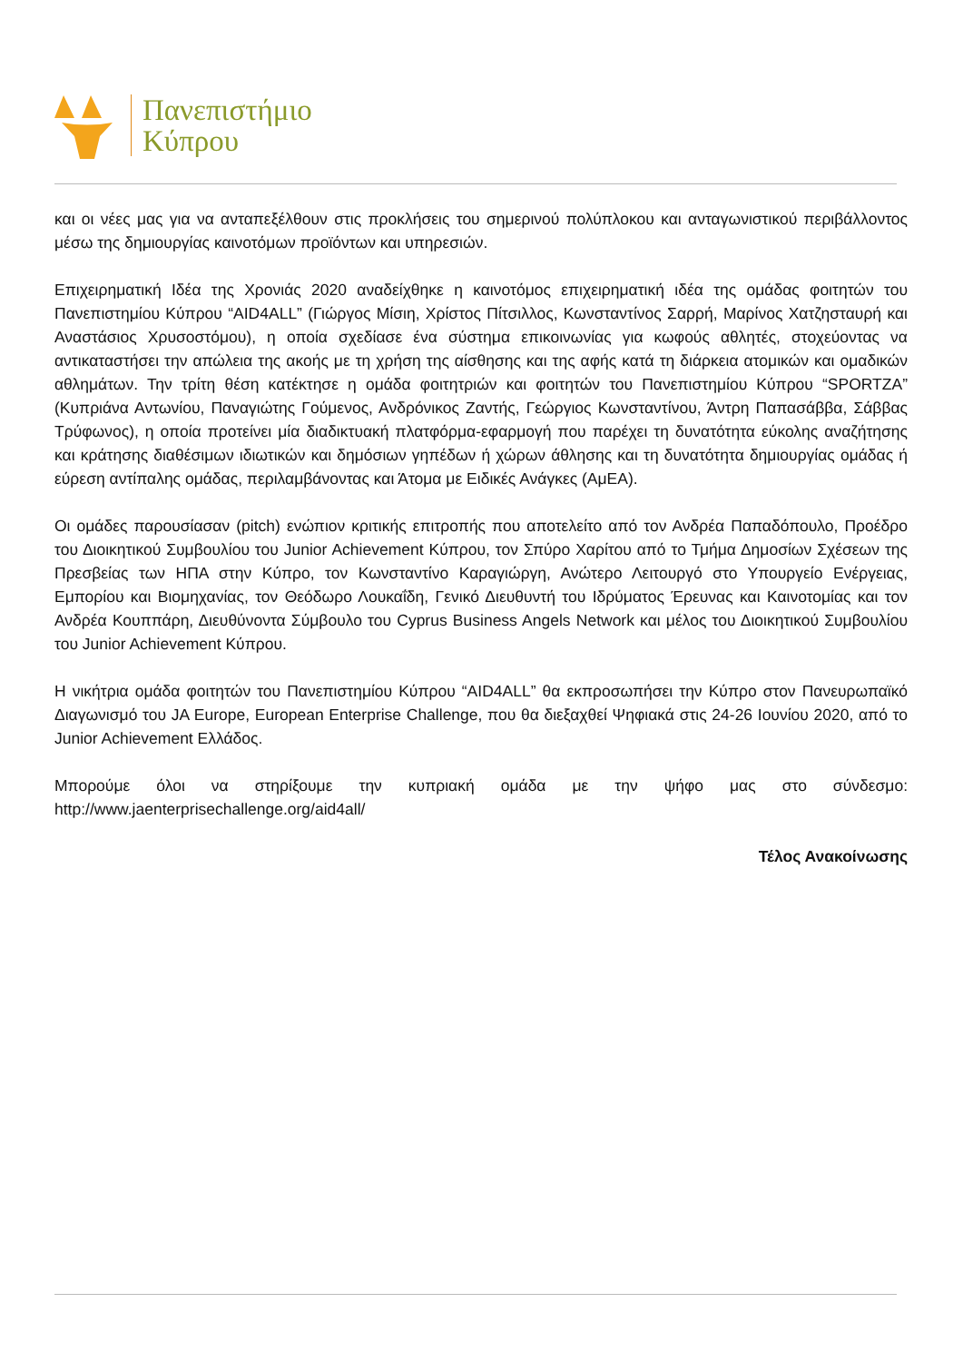Πανεπιστήμιο
Κύπρου
και οι νέες μας για να ανταπεξέλθουν στις προκλήσεις του σημερινού πολύπλοκου και ανταγωνιστικού περιβάλλοντος μέσω της δημιουργίας καινοτόμων προϊόντων και υπηρεσιών.
Επιχειρηματική Ιδέα της Χρονιάς 2020 αναδείχθηκε η καινοτόμος επιχειρηματική ιδέα της ομάδας φοιτητών του Πανεπιστημίου Κύπρου “AID4ALL” (Γιώργος Μίσιη, Χρίστος Πίτσιλλος, Κωνσταντίνος Σαρρή, Μαρίνος Χατζησταυρή και Αναστάσιος Χρυσοστόμου), η οποία σχεδίασε ένα σύστημα επικοινωνίας για κωφούς αθλητές, στοχεύοντας να αντικαταστήσει την απώλεια της ακοής με τη χρήση της αίσθησης και της αφής κατά τη διάρκεια ατομικών και ομαδικών αθλημάτων. Την τρίτη θέση κατέκτησε η ομάδα φοιτητριών και φοιτητών του Πανεπιστημίου Κύπρου “SPORTZA” (Κυπριάνα Αντωνίου, Παναγιώτης Γούμενος, Ανδρόνικος Ζαντής, Γεώργιος Κωνσταντίνου, Άντρη Παπασάββα, Σάββας Τρύφωνος), η οποία προτείνει μία διαδικτυακή πλατφόρμα-εφαρμογή που παρέχει τη δυνατότητα εύκολης αναζήτησης και κράτησης διαθέσιμων ιδιωτικών και δημόσιων γηπέδων ή χώρων άθλησης και τη δυνατότητα δημιουργίας ομάδας ή εύρεση αντίπαλης ομάδας, περιλαμβάνοντας και Άτομα με Ειδικές Ανάγκες (ΑμΕΑ).
Οι ομάδες παρουσίασαν (pitch) ενώπιον κριτικής επιτροπής που αποτελείτο από τον Ανδρέα Παπαδόπουλο, Προέδρο του Διοικητικού Συμβουλίου του Junior Achievement Κύπρου, τον Σπύρο Χαρίτου από το Τμήμα Δημοσίων Σχέσεων της Πρεσβείας των ΗΠΑ στην Κύπρο, τον Κωνσταντίνο Καραγιώργη, Ανώτερο Λειτουργό στο Υπουργείο Ενέργειας, Εμπορίου και Βιομηχανίας, τον Θεόδωρο Λουκαΐδη, Γενικό Διευθυντή του Ιδρύματος Έρευνας και Καινοτομίας και τον Ανδρέα Κουππάρη, Διευθύνοντα Σύμβουλο του Cyprus Business Angels Network και μέλος του Διοικητικού Συμβουλίου του Junior Achievement Κύπρου.
Η νικήτρια ομάδα φοιτητών του Πανεπιστημίου Κύπρου “AID4ALL” θα εκπροσωπήσει την Κύπρο στον Πανευρωπαϊκό Διαγωνισμό του JA Europe, European Enterprise Challenge, που θα διεξαχθεί Ψηφιακά στις 24-26 Ιουνίου 2020, από το Junior Achievement Ελλάδος.
Μπορούμε όλοι να στηρίξουμε την κυπριακή ομάδα με την ψήφο μας στο σύνδεσμο: http://www.jaenterprisechallenge.org/aid4all/
Τέλος Ανακοίνωσης